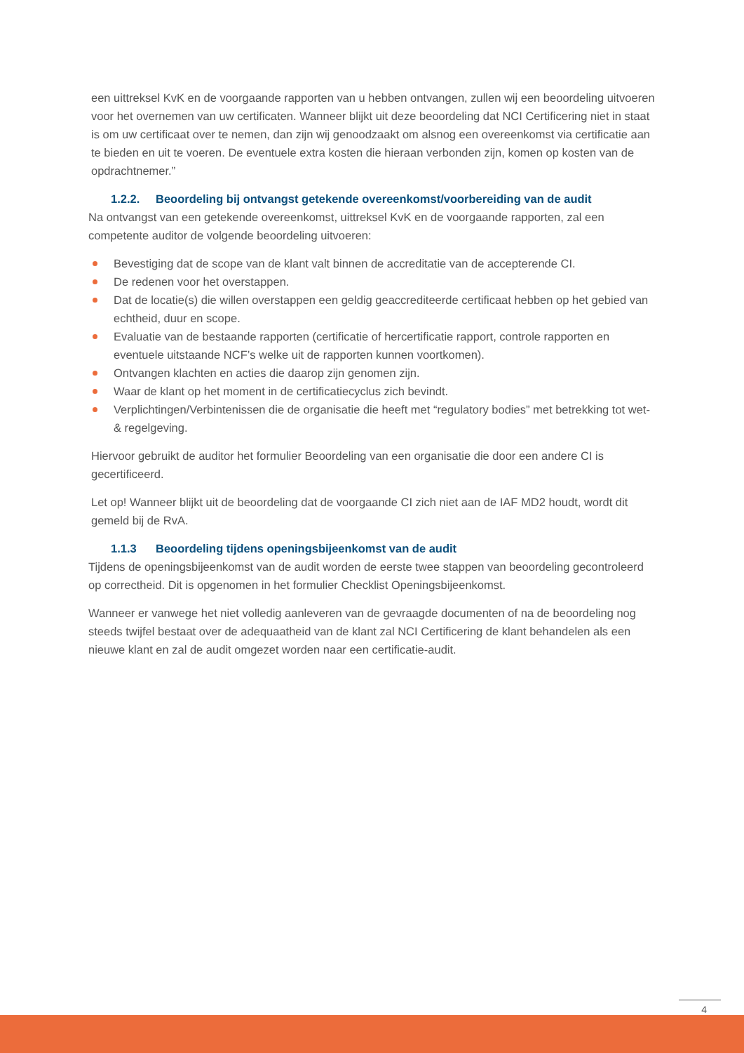een uittreksel KvK en de voorgaande rapporten van u hebben ontvangen, zullen wij een beoordeling uitvoeren voor het overnemen van uw certificaten. Wanneer blijkt uit deze beoordeling dat NCI Certificering niet in staat is om uw certificaat over te nemen, dan zijn wij genoodzaakt om alsnog een overeenkomst via certificatie aan te bieden en uit te voeren. De eventuele extra kosten die hieraan verbonden zijn, komen op kosten van de opdrachtnemer.”
1.2.2. Beoordeling bij ontvangst getekende overeenkomst/voorbereiding van de audit
Na ontvangst van een getekende overeenkomst, uittreksel KvK en de voorgaande rapporten, zal een competente auditor de volgende beoordeling uitvoeren:
Bevestiging dat de scope van de klant valt binnen de accreditatie van de accepterende CI.
De redenen voor het overstappen.
Dat de locatie(s) die willen overstappen een geldig geaccrediteerde certificaat hebben op het gebied van echtheid, duur en scope.
Evaluatie van de bestaande rapporten (certificatie of hercertificatie rapport, controle rapporten en eventuele uitstaande NCF’s welke uit de rapporten kunnen voortkomen).
Ontvangen klachten en acties die daarop zijn genomen zijn.
Waar de klant op het moment in de certificatiecyclus zich bevindt.
Verplichtingen/Verbintenissen die de organisatie die heeft met “regulatory bodies” met betrekking tot wet- & regelgeving.
Hiervoor gebruikt de auditor het formulier Beoordeling van een organisatie die door een andere CI is gecertificeerd.
Let op! Wanneer blijkt uit de beoordeling dat de voorgaande CI zich niet aan de IAF MD2 houdt, wordt dit gemeld bij de RvA.
1.1.3 Beoordeling tijdens openingsbijeenkomst van de audit
Tijdens de openingsbijeenkomst van de audit worden de eerste twee stappen van beoordeling gecontroleerd op correctheid. Dit is opgenomen in het formulier Checklist Openingsbijeenkomst.
Wanneer er vanwege het niet volledig aanleveren van de gevraagde documenten of na de beoordeling nog steeds twijfel bestaat over de adequaatheid van de klant zal NCI Certificering de klant behandelen als een nieuwe klant en zal de audit omgezet worden naar een certificatie-audit.
4